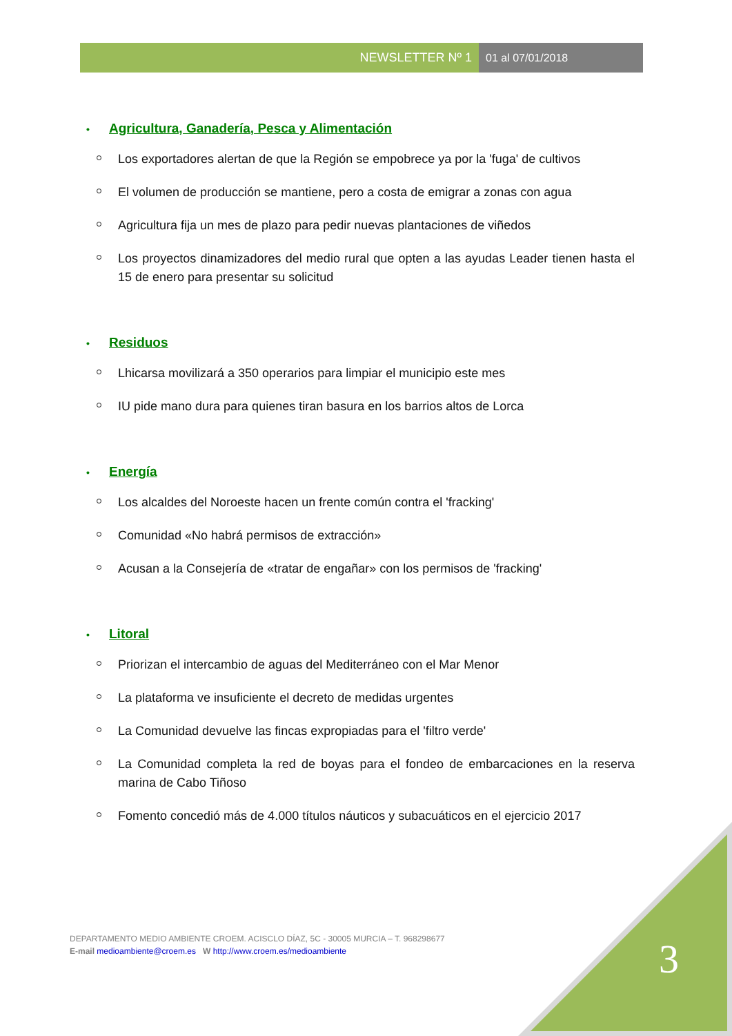NEWSLETTER Nº 1 01 al 07/01/2018
• Agricultura, Ganadería, Pesca y Alimentación
Los exportadores alertan de que la Región se empobrece ya por la 'fuga' de cultivos
El volumen de producción se mantiene, pero a costa de emigrar a zonas con agua
Agricultura fija un mes de plazo para pedir nuevas plantaciones de viñedos
Los proyectos dinamizadores del medio rural que opten a las ayudas Leader tienen hasta el 15 de enero para presentar su solicitud
• Residuos
Lhicarsa movilizará a 350 operarios para limpiar el municipio este mes
IU pide mano dura para quienes tiran basura en los barrios altos de Lorca
• Energía
Los alcaldes del Noroeste hacen un frente común contra el 'fracking'
Comunidad «No habrá permisos de extracción»
Acusan a la Consejería de «tratar de engañar» con los permisos de 'fracking'
• Litoral
Priorizan el intercambio de aguas del Mediterráneo con el Mar Menor
La plataforma ve insuficiente el decreto de medidas urgentes
La Comunidad devuelve las fincas expropiadas para el 'filtro verde'
La Comunidad completa la red de boyas para el fondeo de embarcaciones en la reserva marina de Cabo Tiñoso
Fomento concedió más de 4.000 títulos náuticos y subacuáticos en el ejercicio 2017
DEPARTAMENTO MEDIO AMBIENTE CROEM. ACISCLO DÍAZ, 5C - 30005 MURCIA – T. 968298677
E-mail medioambiente@croem.es W http://www.croem.es/medioambiente
3